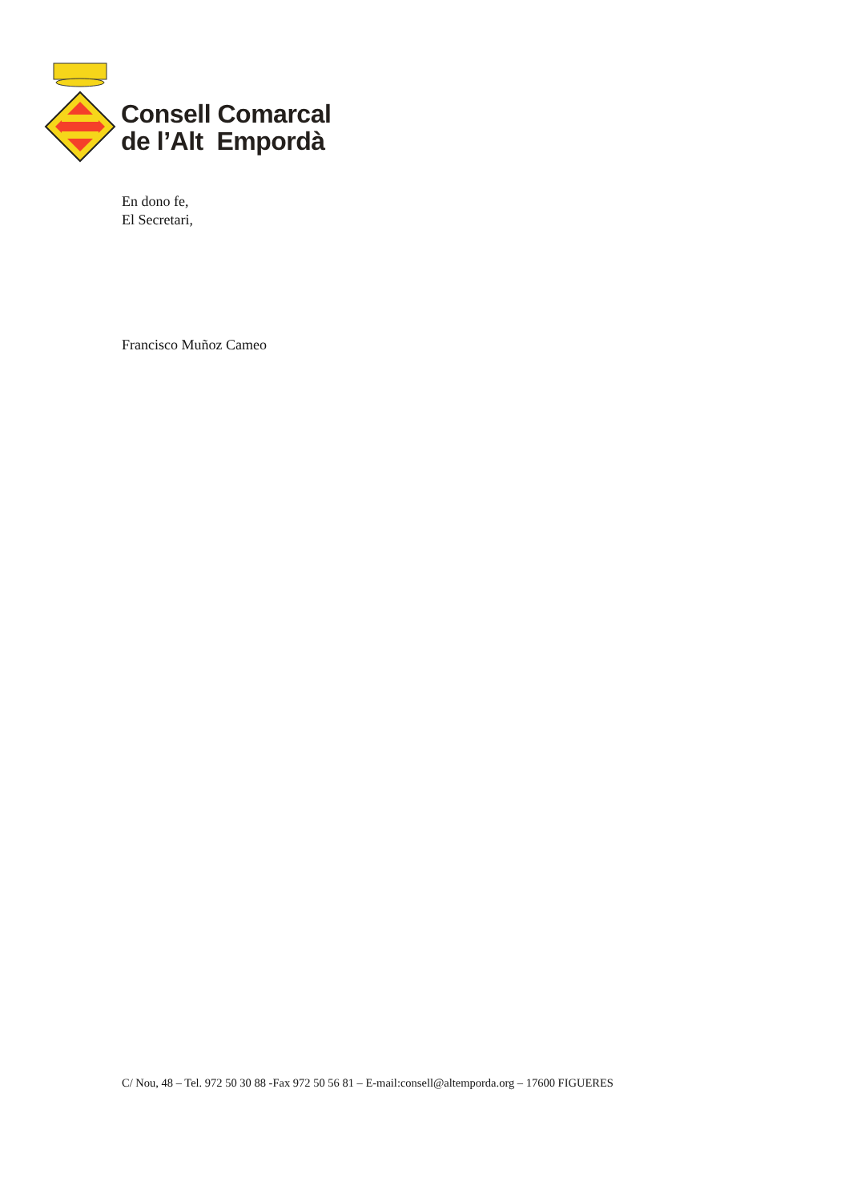Consell Comarcal
de l’Alt Empordà
En dono fe,
El Secretari,
Francisco Muñoz Cameo
C/ Nou, 48 – Tel. 972 50 30 88 -Fax 972 50 56 81 – E-mail:consell@altemporda.org – 17600 FIGUERES